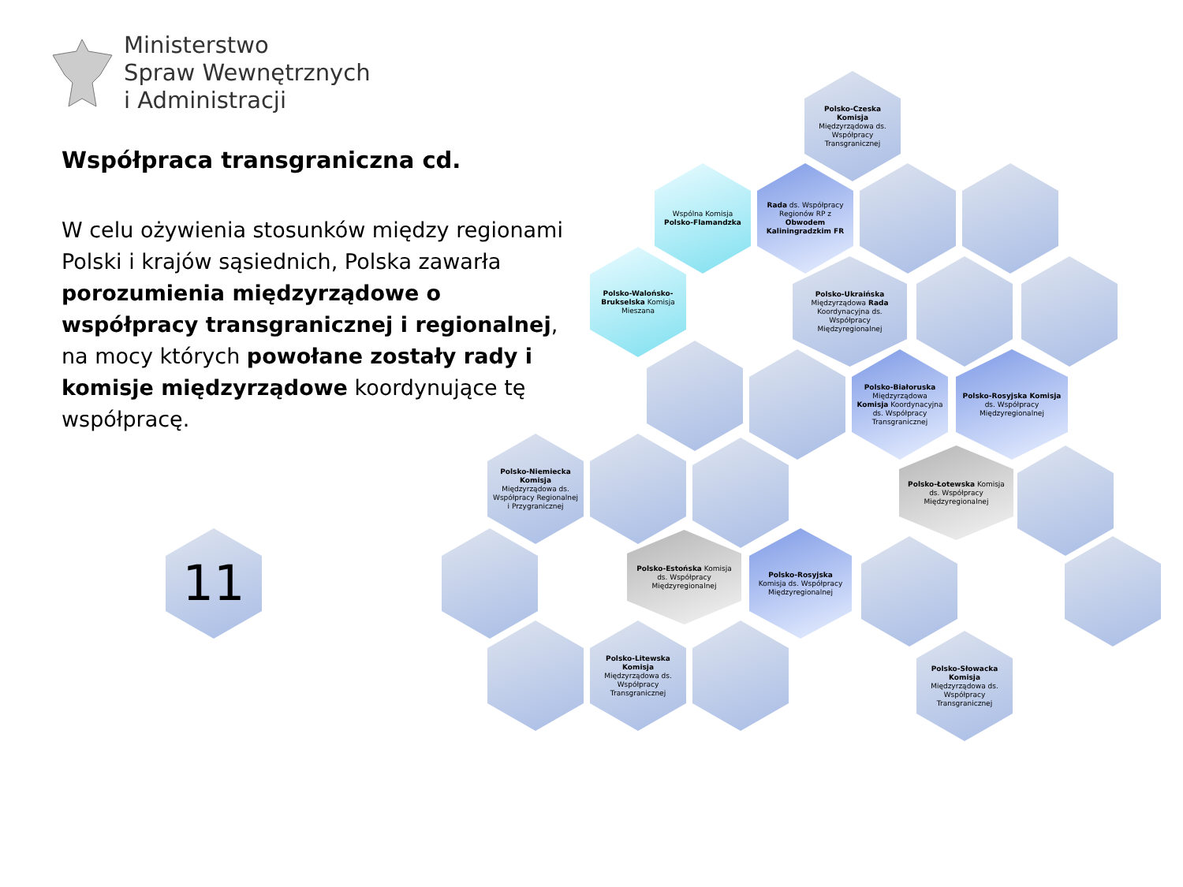Ministerstwo
Spraw Wewnętrznych
i Administracji
Współpraca transgraniczna cd.
W celu ożywienia stosunków między regionami Polski i krajów sąsiednich, Polska zawarła porozumienia międzyrządowe o współpracy transgranicznej i regionalnej, na mocy których powołane zostały rady i komisje międzyrządowe koordynujące tę współpracę.
11
Polsko-Czeska Komisja Międzyrządowa ds. Współpracy Transgranicznej
Wspólna Komisja Polsko-Flamandzka
Rada ds. Współpracy Regionów RP z Obwodem Kaliningradzkim FR
Polsko-Walońsko-Brukselska Komisja Mieszana
Polsko-Ukraińska Międzyrządowa Rada Koordynacyjna ds. Współpracy Międzyregionalnej
Polsko-Białoruska Międzyrządowa Komisja Koordynacyjna ds. Współpracy Transgranicznej
Polsko-Rosyjska Komisja ds. Współpracy Międzyregionalnej
Polsko-Niemiecka Komisja Międzyrządowa ds. Współpracy Regionalnej i Przygranicznej
Polsko-Łotewska Komisja ds. Współpracy Międzyregionalnej
Polsko-Estońska Komisja ds. Współpracy Międzyregionalnej
Polsko-Rosyjska Komisja ds. Współpracy Międzyregionalnej
Polsko-Litewska Komisja Międzyrządowa ds. Współpracy Transgranicznej
Polsko-Słowacka Komisja Międzyrządowa ds. Współpracy Transgranicznej